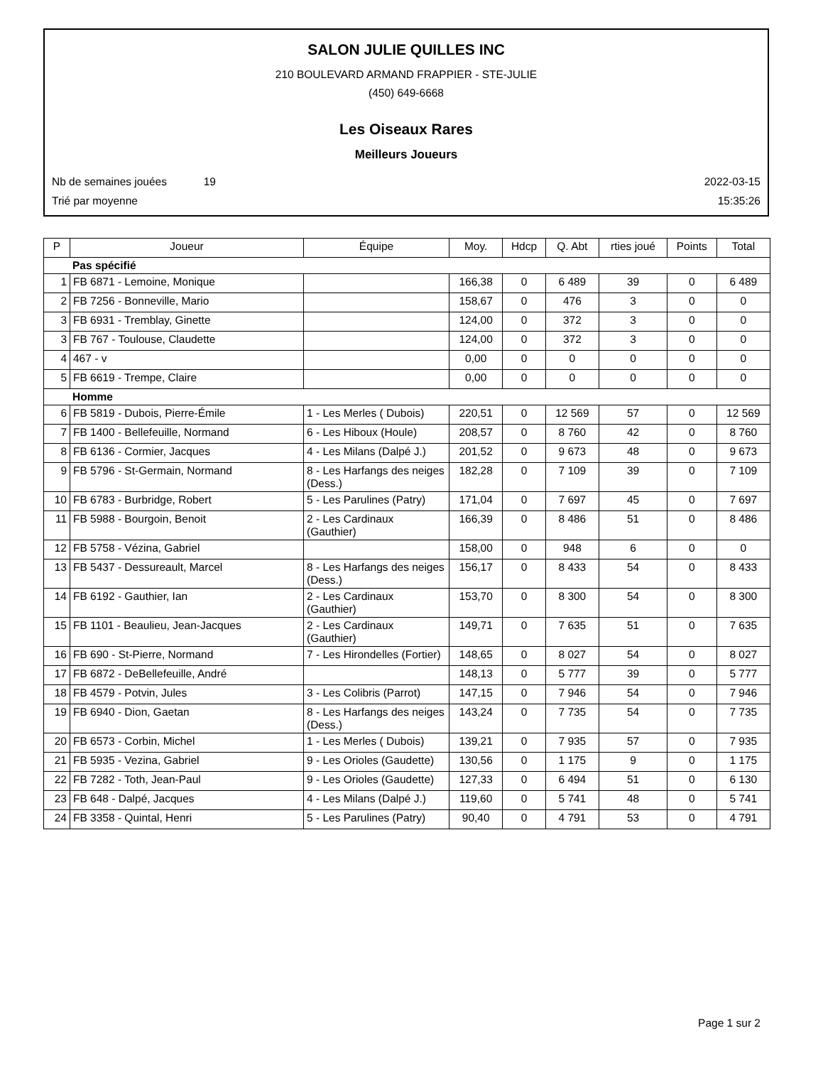SALON JULIE QUILLES INC
210 BOULEVARD ARMAND FRAPPIER - STE-JULIE
(450) 649-6668
Les Oiseaux Rares
Meilleurs Joueurs
Nb de semaines jouées 19 2022-03-15
Trié par moyenne 15:35:26
| P | Joueur | Équipe | Moy. | Hdcp | Q. Abt | rties joué | Points | Total |
| --- | --- | --- | --- | --- | --- | --- | --- | --- |
| Pas spécifié | | | | | | | | |
| 1 | FB 6871 - Lemoine, Monique | | 166,38 | 0 | 6 489 | 39 | 0 | 6 489 |
| 2 | FB 7256 - Bonneville, Mario | | 158,67 | 0 | 476 | 3 | 0 | 0 |
| 3 | FB 6931 - Tremblay, Ginette | | 124,00 | 0 | 372 | 3 | 0 | 0 |
| 3 | FB 767 - Toulouse, Claudette | | 124,00 | 0 | 372 | 3 | 0 | 0 |
| 4 | 467 - v | | 0,00 | 0 | 0 | 0 | 0 | 0 |
| 5 | FB 6619 - Trempe, Claire | | 0,00 | 0 | 0 | 0 | 0 | 0 |
| Homme | | | | | | | | |
| 6 | FB 5819 - Dubois, Pierre-Émile | 1 - Les Merles ( Dubois) | 220,51 | 0 | 12 569 | 57 | 0 | 12 569 |
| 7 | FB 1400 - Bellefeuille, Normand | 6 - Les Hiboux (Houle) | 208,57 | 0 | 8 760 | 42 | 0 | 8 760 |
| 8 | FB 6136 - Cormier, Jacques | 4 - Les Milans (Dalpé J.) | 201,52 | 0 | 9 673 | 48 | 0 | 9 673 |
| 9 | FB 5796 - St-Germain, Normand | 8 - Les Harfangs des neiges (Dess.) | 182,28 | 0 | 7 109 | 39 | 0 | 7 109 |
| 10 | FB 6783 - Burbridge, Robert | 5 - Les Parulines (Patry) | 171,04 | 0 | 7 697 | 45 | 0 | 7 697 |
| 11 | FB 5988 - Bourgoin, Benoit | 2 - Les Cardinaux (Gauthier) | 166,39 | 0 | 8 486 | 51 | 0 | 8 486 |
| 12 | FB 5758 - Vézina, Gabriel | | 158,00 | 0 | 948 | 6 | 0 | 0 |
| 13 | FB 5437 - Dessureault, Marcel | 8 - Les Harfangs des neiges (Dess.) | 156,17 | 0 | 8 433 | 54 | 0 | 8 433 |
| 14 | FB 6192 - Gauthier, Ian | 2 - Les Cardinaux (Gauthier) | 153,70 | 0 | 8 300 | 54 | 0 | 8 300 |
| 15 | FB 1101 - Beaulieu, Jean-Jacques | 2 - Les Cardinaux (Gauthier) | 149,71 | 0 | 7 635 | 51 | 0 | 7 635 |
| 16 | FB 690 - St-Pierre, Normand | 7 - Les Hirondelles (Fortier) | 148,65 | 0 | 8 027 | 54 | 0 | 8 027 |
| 17 | FB 6872 - DeBellefeuille, André | | 148,13 | 0 | 5 777 | 39 | 0 | 5 777 |
| 18 | FB 4579 - Potvin, Jules | 3 - Les Colibris (Parrot) | 147,15 | 0 | 7 946 | 54 | 0 | 7 946 |
| 19 | FB 6940 - Dion, Gaetan | 8 - Les Harfangs des neiges (Dess.) | 143,24 | 0 | 7 735 | 54 | 0 | 7 735 |
| 20 | FB 6573 - Corbin, Michel | 1 - Les Merles ( Dubois) | 139,21 | 0 | 7 935 | 57 | 0 | 7 935 |
| 21 | FB 5935 - Vezina, Gabriel | 9 - Les Orioles (Gaudette) | 130,56 | 0 | 1 175 | 9 | 0 | 1 175 |
| 22 | FB 7282 - Toth, Jean-Paul | 9 - Les Orioles (Gaudette) | 127,33 | 0 | 6 494 | 51 | 0 | 6 130 |
| 23 | FB 648 - Dalpé, Jacques | 4 - Les Milans (Dalpé J.) | 119,60 | 0 | 5 741 | 48 | 0 | 5 741 |
| 24 | FB 3358 - Quintal, Henri | 5 - Les Parulines (Patry) | 90,40 | 0 | 4 791 | 53 | 0 | 4 791 |
Page 1 sur 2